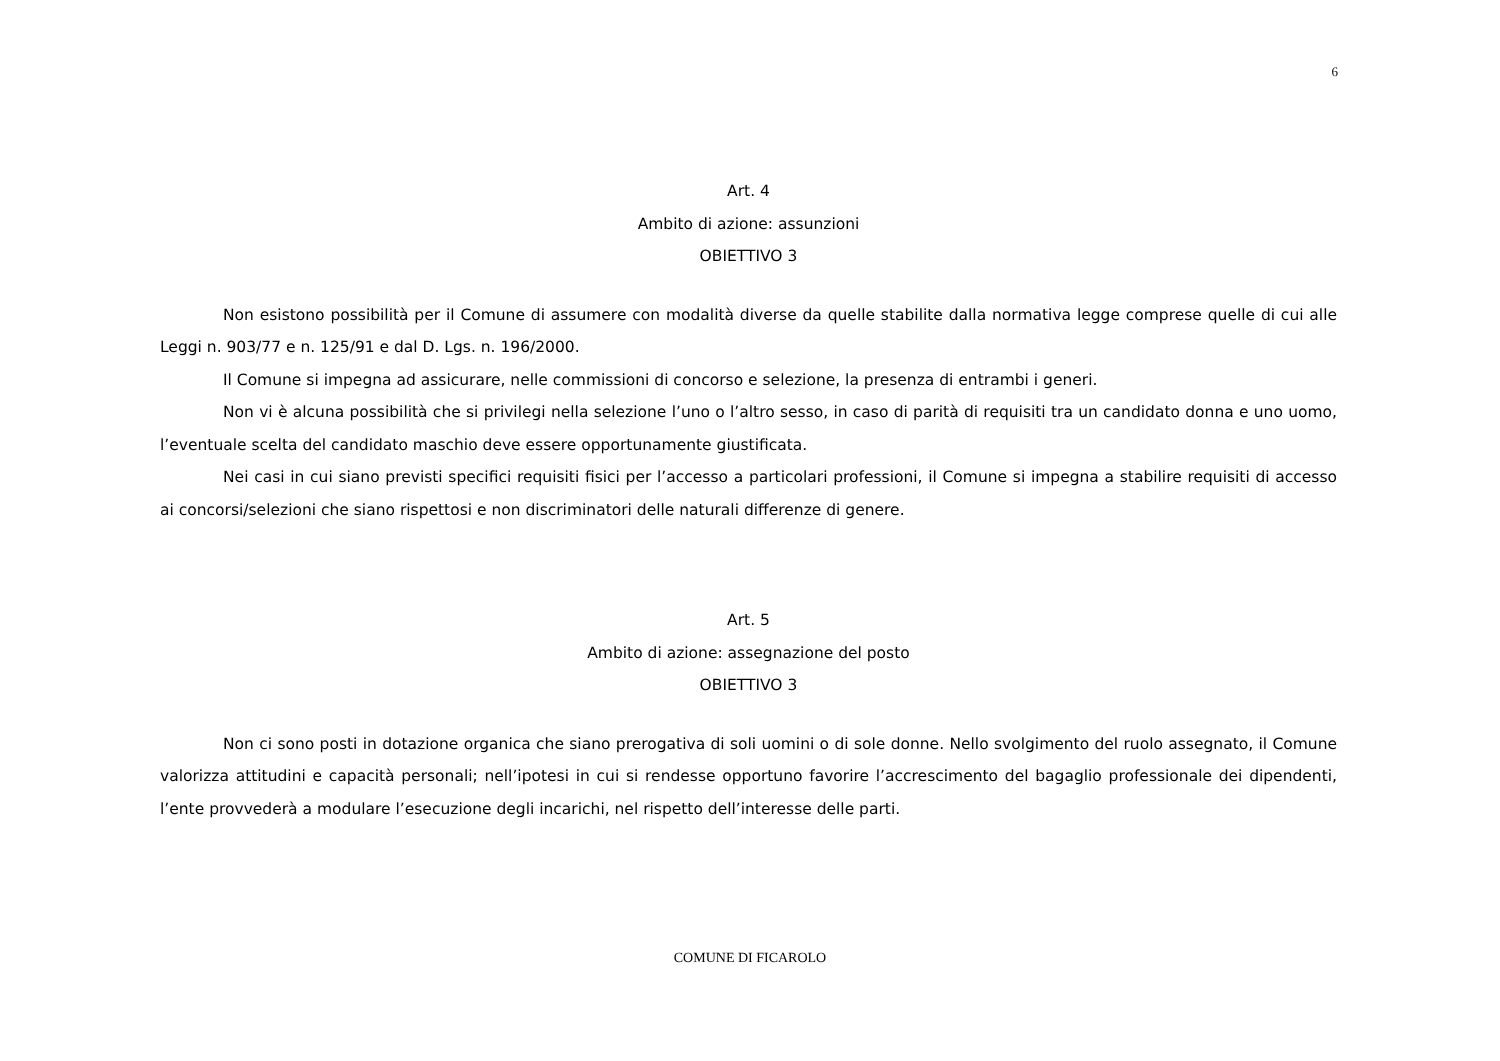6
Art. 4
Ambito di azione: assunzioni
OBIETTIVO 3
Non esistono possibilità per il Comune di assumere con modalità diverse da quelle stabilite dalla normativa legge comprese quelle di cui alle Leggi n. 903/77 e n. 125/91 e dal D. Lgs. n. 196/2000.
Il Comune si impegna ad assicurare, nelle commissioni di concorso e selezione, la presenza di entrambi i generi.
Non vi è alcuna possibilità che si privilegi nella selezione l’uno o l’altro sesso, in caso di parità di requisiti tra un candidato donna e uno uomo, l’eventuale scelta del candidato maschio deve essere opportunamente giustificata.
Nei casi in cui siano previsti specifici requisiti fisici per l’accesso a particolari professioni, il Comune si impegna a stabilire requisiti di accesso ai concorsi/selezioni che siano rispettosi e non discriminatori delle naturali differenze di genere.
Art. 5
Ambito di azione: assegnazione del posto
OBIETTIVO 3
Non ci sono posti in dotazione organica che siano prerogativa di soli uomini o di sole donne. Nello svolgimento del ruolo assegnato, il Comune valorizza attitudini e capacità personali; nell’ipotesi in cui si rendesse opportuno favorire l’accrescimento del bagaglio professionale dei dipendenti, l’ente provvederà a modulare l’esecuzione degli incarichi, nel rispetto dell’interesse delle parti.
COMUNE DI FICAROLO